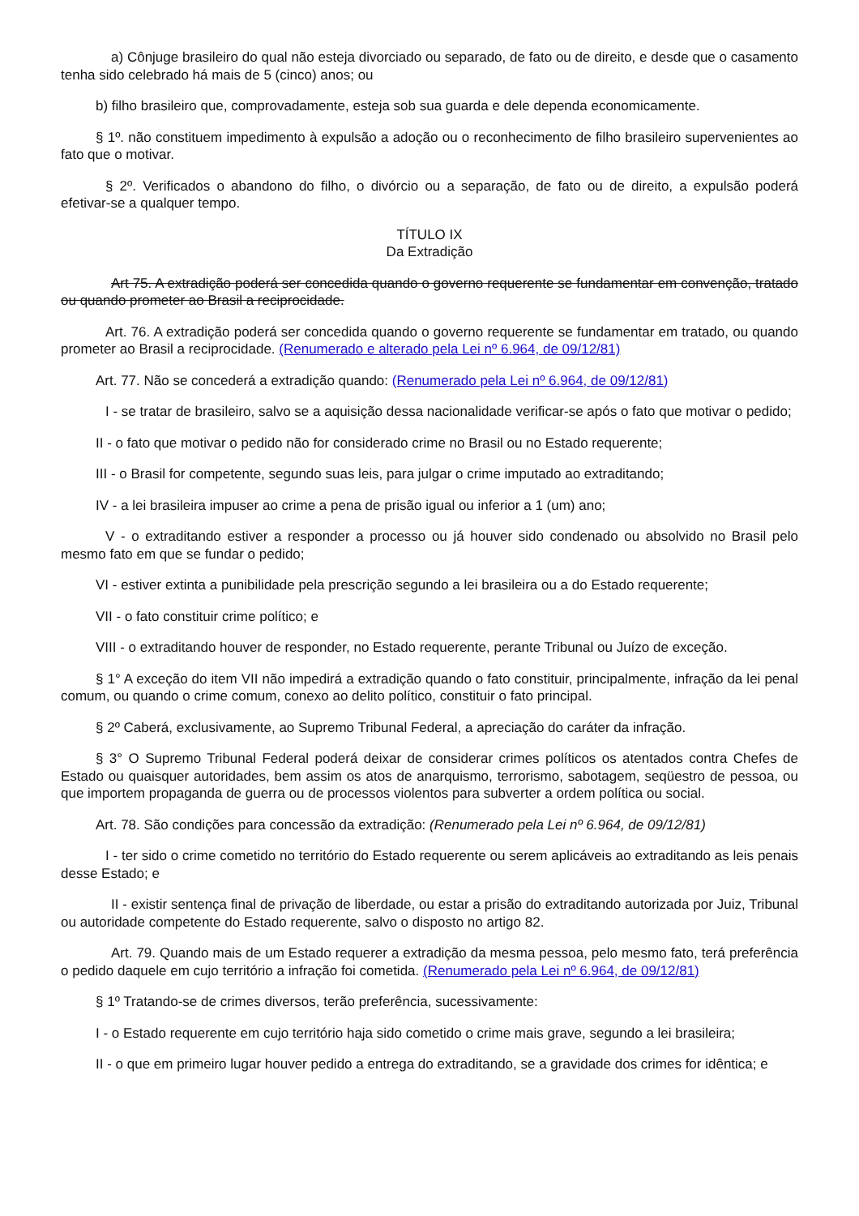a) Cônjuge brasileiro do qual não esteja divorciado ou separado, de fato ou de direito, e desde que o casamento tenha sido celebrado há mais de 5 (cinco) anos; ou
b) filho brasileiro que, comprovadamente, esteja sob sua guarda e dele dependa economicamente.
§ 1º. não constituem impedimento à expulsão a adoção ou o reconhecimento de filho brasileiro supervenientes ao fato que o motivar.
§ 2º. Verificados o abandono do filho, o divórcio ou a separação, de fato ou de direito, a expulsão poderá efetivar-se a qualquer tempo.
TÍTULO IX
Da Extradição
Art 75. A extradição poderá ser concedida quando o governo requerente se fundamentar em convenção, tratado ou quando prometer ao Brasil a reciprocidade.
Art. 76. A extradição poderá ser concedida quando o governo requerente se fundamentar em tratado, ou quando prometer ao Brasil a reciprocidade. (Renumerado e alterado pela Lei nº 6.964, de 09/12/81)
Art. 77. Não se concederá a extradição quando: (Renumerado pela Lei nº 6.964, de 09/12/81)
I - se tratar de brasileiro, salvo se a aquisição dessa nacionalidade verificar-se após o fato que motivar o pedido;
II - o fato que motivar o pedido não for considerado crime no Brasil ou no Estado requerente;
III - o Brasil for competente, segundo suas leis, para julgar o crime imputado ao extraditando;
IV - a lei brasileira impuser ao crime a pena de prisão igual ou inferior a 1 (um) ano;
V - o extraditando estiver a responder a processo ou já houver sido condenado ou absolvido no Brasil pelo mesmo fato em que se fundar o pedido;
VI - estiver extinta a punibilidade pela prescrição segundo a lei brasileira ou a do Estado requerente;
VII - o fato constituir crime político; e
VIII - o extraditando houver de responder, no Estado requerente, perante Tribunal ou Juízo de exceção.
§ 1° A exceção do item VII não impedirá a extradição quando o fato constituir, principalmente, infração da lei penal comum, ou quando o crime comum, conexo ao delito político, constituir o fato principal.
§ 2º Caberá, exclusivamente, ao Supremo Tribunal Federal, a apreciação do caráter da infração.
§ 3° O Supremo Tribunal Federal poderá deixar de considerar crimes políticos os atentados contra Chefes de Estado ou quaisquer autoridades, bem assim os atos de anarquismo, terrorismo, sabotagem, seqüestro de pessoa, ou que importem propaganda de guerra ou de processos violentos para subverter a ordem política ou social.
Art. 78. São condições para concessão da extradição: (Renumerado pela Lei nº 6.964, de 09/12/81)
I - ter sido o crime cometido no território do Estado requerente ou serem aplicáveis ao extraditando as leis penais desse Estado; e
II - existir sentença final de privação de liberdade, ou estar a prisão do extraditando autorizada por Juiz, Tribunal ou autoridade competente do Estado requerente, salvo o disposto no artigo 82.
Art. 79. Quando mais de um Estado requerer a extradição da mesma pessoa, pelo mesmo fato, terá preferência o pedido daquele em cujo território a infração foi cometida. (Renumerado pela Lei nº 6.964, de 09/12/81)
§ 1º Tratando-se de crimes diversos, terão preferência, sucessivamente:
I - o Estado requerente em cujo território haja sido cometido o crime mais grave, segundo a lei brasileira;
II - o que em primeiro lugar houver pedido a entrega do extraditando, se a gravidade dos crimes for idêntica; e